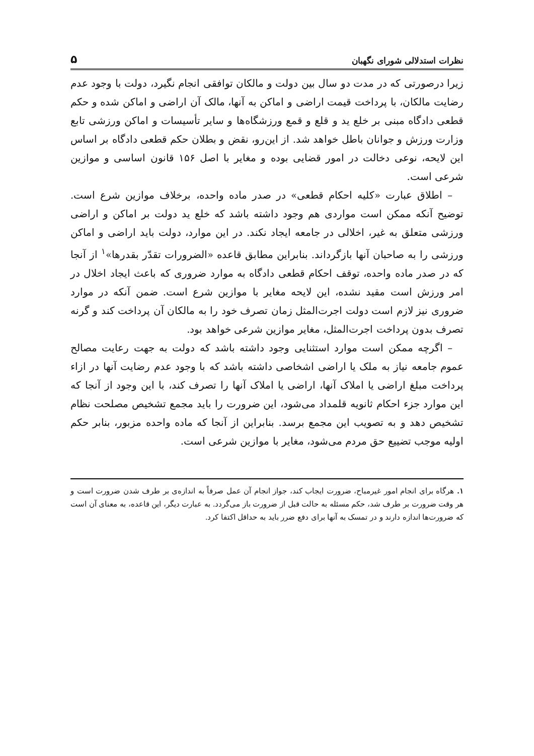نظرات استدلالی شورای نگهبان ۵
زیرا درصورتی که در مدت دو سال بین دولت و مالکان توافقی انجام نگیرد، دولت با وجود عدم رضایت مالکان، با پرداخت قیمت اراضی و اماکن به آنها، مالک آن اراضی و اماکن شده و حکم قطعی دادگاه مبنی بر خلع ید و قلع و قمع ورزشگاه‌ها و سایر تأسیسات و اماکن ورزشی تابع وزارت ورزش و جوانان باطل خواهد شد. از این‌رو، نقض و بطلان حکم قطعی دادگاه بر اساس این لایحه، نوعی دخالت در امور قضایی بوده و مغایر با اصل ۱۵۶ قانون اساسی و موازین شرعی است.
– اطلاق عبارت «کلیه احکام قطعی» در صدر ماده واحده، برخلاف موازین شرع است. توضیح آنکه ممکن است مواردی هم وجود داشته باشد که خلع ید دولت بر اماکن و اراضی ورزشی متعلق به غیر، اخلالی در جامعه ایجاد نکند. در این موارد، دولت باید اراضی و اماکن ورزشی را به صاحبان آنها بازگرداند. بنابراین مطابق قاعده «الضرورات تقدّر بقدرها»<sup>۱</sup> از آنجا که در صدر ماده واحده، توقف احکام قطعی دادگاه به موارد ضروری که باعث ایجاد اخلال در امر ورزش است مقید نشده، این لایحه مغایر با موازین شرع است. ضمن آنکه در موارد ضروری نیز لازم است دولت اجرت‌المثل زمان تصرف خود را به مالکان آن پرداخت کند و گرنه تصرف بدون پرداخت اجرت‌المثل، مغایر موازین شرعی خواهد بود.
– اگرچه ممکن است موارد استثنایی وجود داشته باشد که دولت به جهت رعایت مصالح عموم جامعه نیاز به ملک یا اراضی اشخاصی داشته باشد که با وجود عدم رضایت آنها در ازاء پرداخت مبلغ اراضی یا املاک آنها، اراضی یا املاک آنها را تصرف کند، با این وجود از آنجا که این موارد جزء احکام ثانویه قلمداد می‌شود، این ضرورت را باید مجمع تشخیص مصلحت نظام تشخیص دهد و به تصویب این مجمع برسد. بنابراین از آنجا که ماده واحده مزبور، بنابر حکم اولیه موجب تضییع حق مردم می‌شود، مغایر با موازین شرعی است.
۱. هرگاه برای انجام امور غیرمباح، ضرورت ایجاب کند، جواز انجام آن عمل صرفاً به اندازه‌ی بر طرف شدن ضرورت است و هر وقت ضرورت بر طرف شد، حکم مسئله به حالت قبل از ضرورت باز می‌گردد. به عبارت دیگر، این قاعده، به معنای آن است که ضرورت‌ها اندازه دارند و در تمسک به آنها برای دفع ضرر باید به حداقل اکتفا کرد.